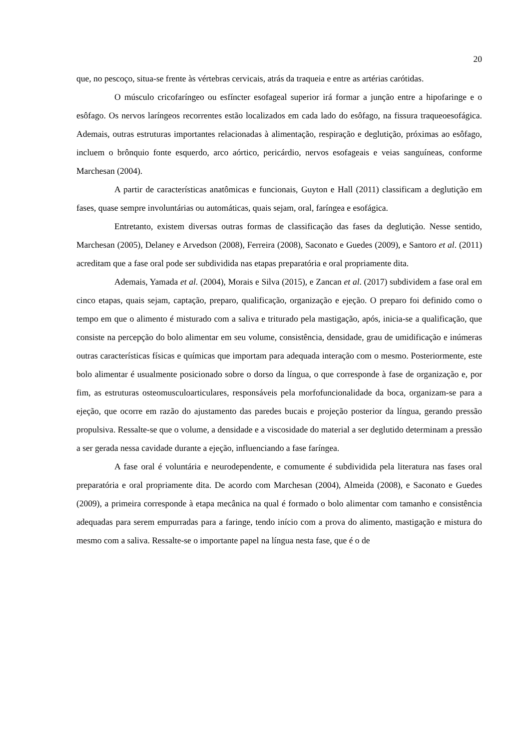20
que, no pescoço, situa-se frente às vértebras cervicais, atrás da traqueia e entre as artérias carótidas.
O músculo cricofaríngeo ou esfíncter esofageal superior irá formar a junção entre a hipofaringe e o esôfago. Os nervos laríngeos recorrentes estão localizados em cada lado do esôfago, na fissura traqueoesofágica. Ademais, outras estruturas importantes relacionadas à alimentação, respiração e deglutição, próximas ao esôfago, incluem o brônquio fonte esquerdo, arco aórtico, pericárdio, nervos esofageais e veias sanguíneas, conforme Marchesan (2004).
A partir de características anatômicas e funcionais, Guyton e Hall (2011) classificam a deglutição em fases, quase sempre involuntárias ou automáticas, quais sejam, oral, faríngea e esofágica.
Entretanto, existem diversas outras formas de classificação das fases da deglutição. Nesse sentido, Marchesan (2005), Delaney e Arvedson (2008), Ferreira (2008), Saconato e Guedes (2009), e Santoro et al. (2011) acreditam que a fase oral pode ser subdividida nas etapas preparatória e oral propriamente dita.
Ademais, Yamada et al. (2004), Morais e Silva (2015), e Zancan et al. (2017) subdividem a fase oral em cinco etapas, quais sejam, captação, preparo, qualificação, organização e ejeção. O preparo foi definido como o tempo em que o alimento é misturado com a saliva e triturado pela mastigação, após, inicia-se a qualificação, que consiste na percepção do bolo alimentar em seu volume, consistência, densidade, grau de umidificação e inúmeras outras características físicas e químicas que importam para adequada interação com o mesmo. Posteriormente, este bolo alimentar é usualmente posicionado sobre o dorso da língua, o que corresponde à fase de organização e, por fim, as estruturas osteomusculoarticulares, responsáveis pela morfofuncionalidade da boca, organizam-se para a ejeção, que ocorre em razão do ajustamento das paredes bucais e projeção posterior da língua, gerando pressão propulsiva. Ressalte-se que o volume, a densidade e a viscosidade do material a ser deglutido determinam a pressão a ser gerada nessa cavidade durante a ejeção, influenciando a fase faríngea.
A fase oral é voluntária e neurodependente, e comumente é subdividida pela literatura nas fases oral preparatória e oral propriamente dita. De acordo com Marchesan (2004), Almeida (2008), e Saconato e Guedes (2009), a primeira corresponde à etapa mecânica na qual é formado o bolo alimentar com tamanho e consistência adequadas para serem empurradas para a faringe, tendo início com a prova do alimento, mastigação e mistura do mesmo com a saliva. Ressalte-se o importante papel na língua nesta fase, que é o de